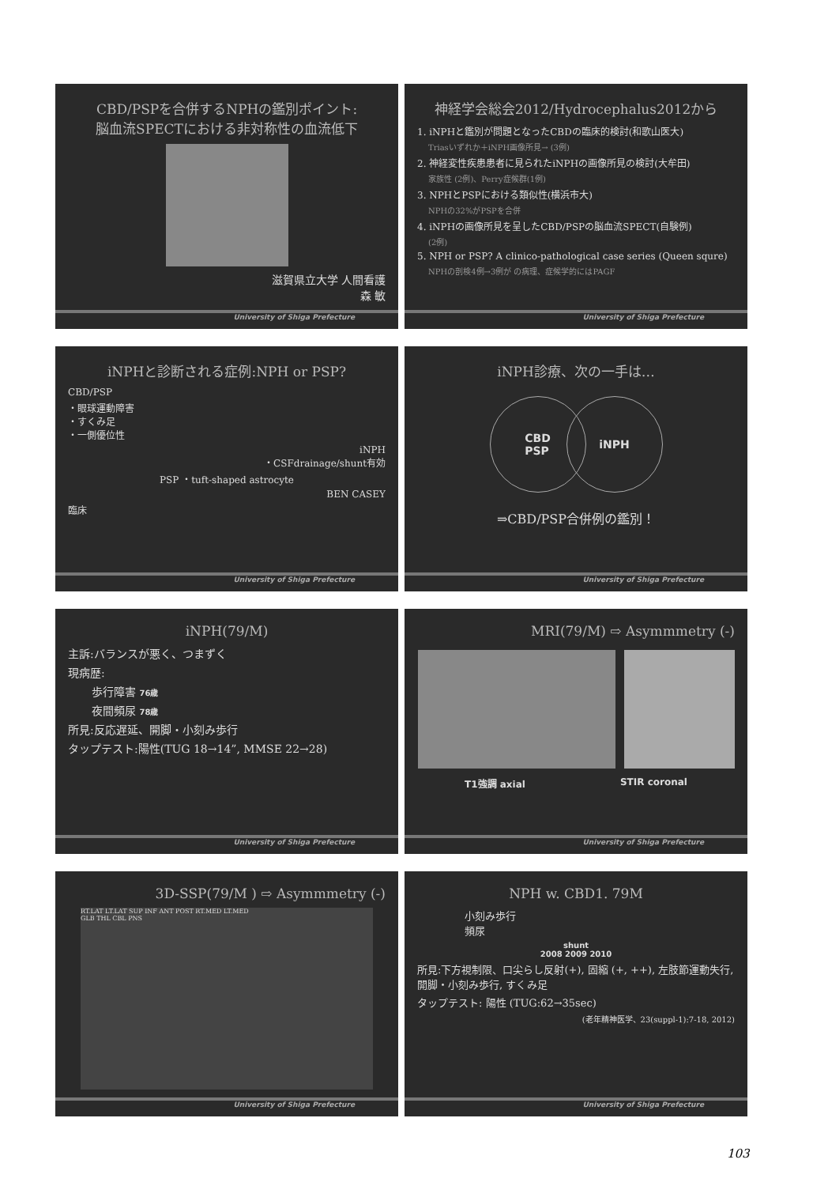CBD/PSPを合併するNPHの鑑別ポイント:
脳血流SPECTにおける非対称性の血流低下
滋賀県立大学 人間看護
森 敏
University of Shiga Prefecture
神経学会総会2012/Hydrocephalus2012から
1. iNPHと鑑別が問題となったCBDの臨床的検討(和歌山医大)
Triasいずれか＋iNPH画像所見→ (3例)
2. 神経変性疾患患者に見られたiNPHの画像所見の検討(大牟田)
家族性 (2例)、Perry症候群(1例)
3. NPHとPSPにおける類似性(横浜市大)
NPHの32%がPSPを合併
4. iNPHの画像所見を呈したCBD/PSPの脳血流SPECT(自験例)
(2例)
5. NPH or PSP? A clinico-pathological case series (Queen squre)
NPHの剖検4例→3例が の病理、症候学的にはPAGF
University of Shiga Prefecture
iNPHと診断される症例:NPH or PSP?
CBD/PSP
・眼球運動障害
・すくみ足
・一側優位性
iNPH
・CSFdrainage/shunt有効
PSP ・tuft-shaped astrocyte
BEN CASEY
臨床
University of Shiga Prefecture
iNPH診療、次の一手は…
CBD
PSP
iNPH
⇒CBD/PSP合併例の鑑別！
University of Shiga Prefecture
iNPH(79/M)
主訴:バランスが悪く、つまずく
現病歴:
歩行障害 76歳
夜間頻尿 78歳
所見:反応遅延、開脚・小刻み歩行
タップテスト:陽性(TUG 18→14”, MMSE 22→28)
University of Shiga Prefecture
MRI(79/M) ⇨ Asymmmetry (-)
T1強調 axial STIR coronal
University of Shiga Prefecture
3D-SSP(79/M ) ⇨ Asymmmetry (-)
RT.LAT LT.LAT SUP INF ANT POST RT.MED LT.MED
GLB THL CBL PNS
University of Shiga Prefecture
NPH w. CBD1. 79M
小刻み歩行
頻尿
shunt
2008 2009 2010
所見:下方視制限、口尖らし反射(+), 固縮 (+, ++), 左肢節運動失行, 開脚・小刻み歩行, すくみ足
タップテスト: 陽性 (TUG:62→35sec)
(老年精神医学、23(suppl-1):7-18, 2012)
University of Shiga Prefecture
103